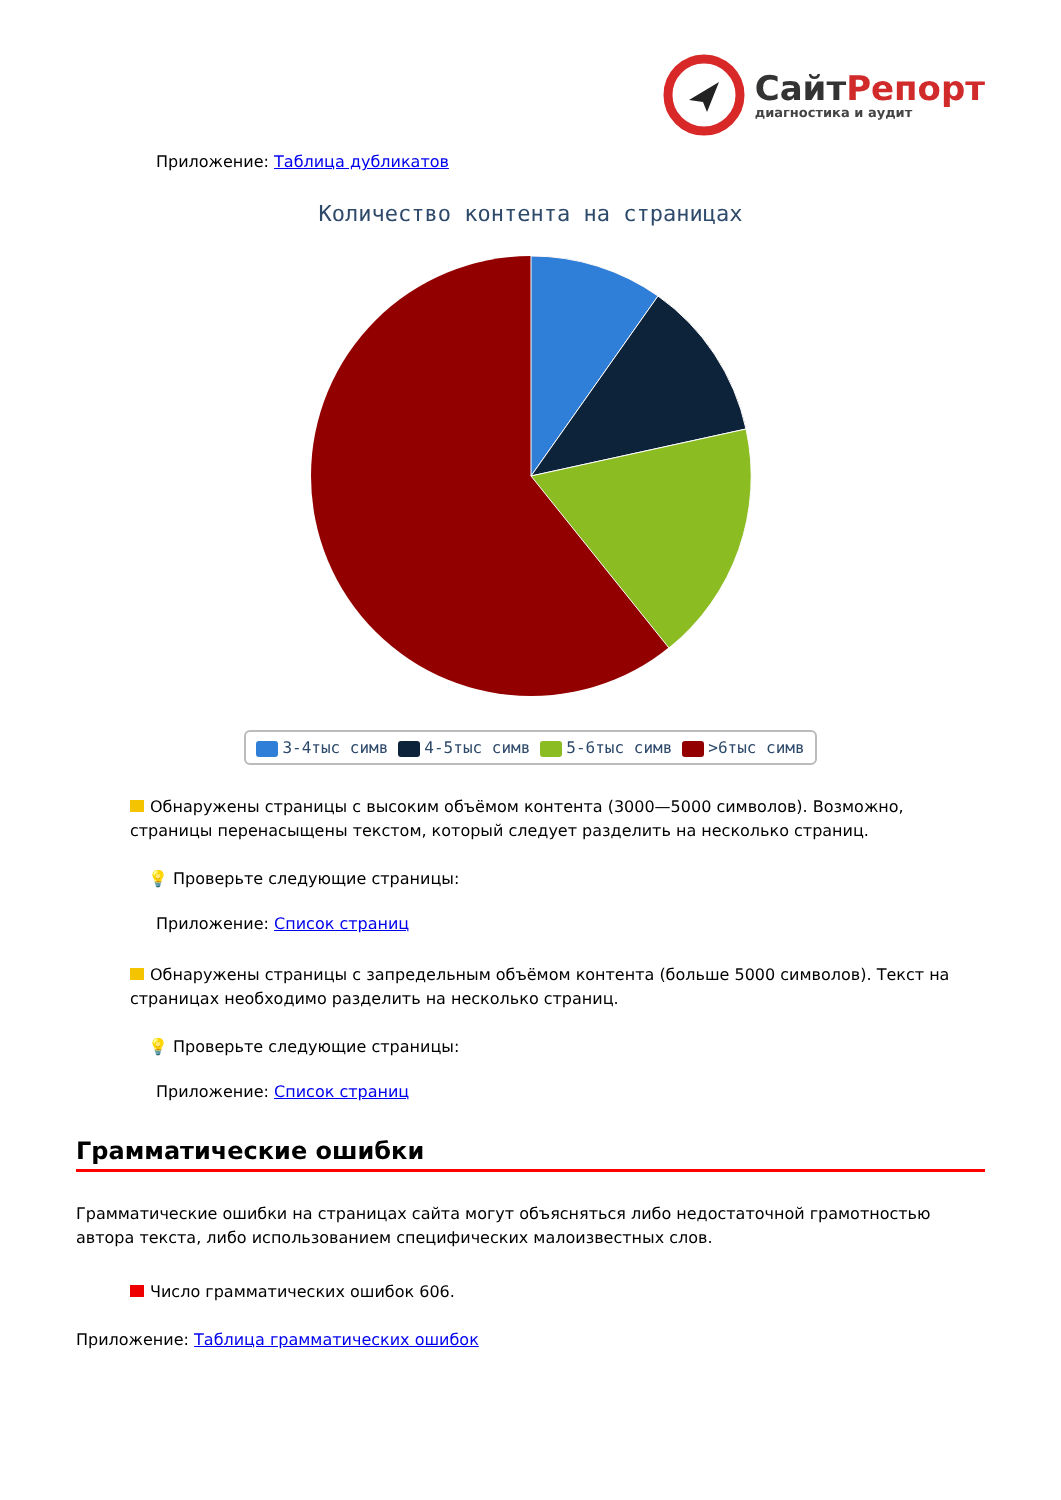СайтРепорт
диагностика и аудит
Приложение: Таблица дубликатов
Количество контента на страницах
3-4тыс симв 4-5тыс симв 5-6тыс симв >6тыс симв
Обнаружены страницы с высоким объёмом контента (3000—5000 символов). Возможно, страницы перенасыщены текстом, который следует разделить на несколько страниц.
💡 Проверьте следующие страницы:
Приложение: Список страниц
Обнаружены страницы с запредельным объёмом контента (больше 5000 символов). Текст на страницах необходимо разделить на несколько страниц.
💡 Проверьте следующие страницы:
Приложение: Список страниц
Грамматические ошибки
Грамматические ошибки на страницах сайта могут объясняться либо недостаточной грамотностью автора текста, либо использованием специфических малоизвестных слов.
Число грамматических ошибок 606.
Приложение: Таблица грамматических ошибок